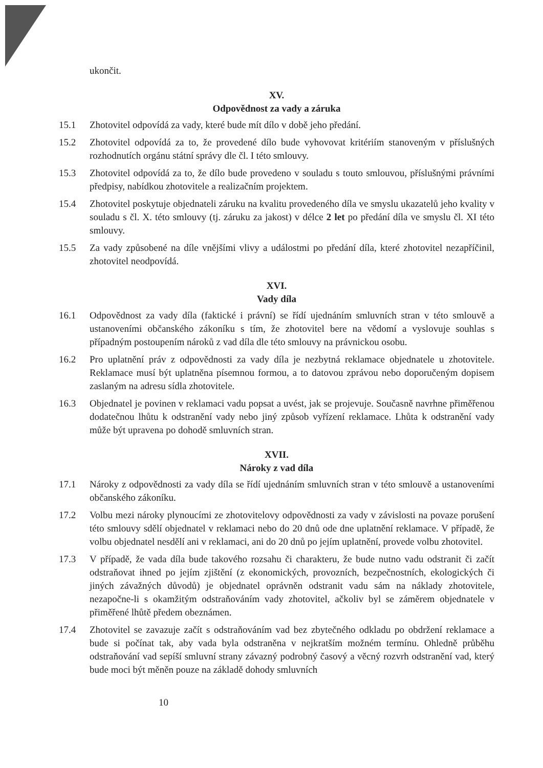ukončit.
XV.
Odpovědnost za vady a záruka
15.1 Zhotovitel odpovídá za vady, které bude mít dílo v době jeho předání.
15.2 Zhotovitel odpovídá za to, že provedené dílo bude vyhovovat kritériím stanoveným v příslušných rozhodnutích orgánu státní správy dle čl. I této smlouvy.
15.3 Zhotovitel odpovídá za to, že dílo bude provedeno v souladu s touto smlouvou, příslušnými právními předpisy, nabídkou zhotovitele a realizačním projektem.
15.4 Zhotovitel poskytuje objednateli záruku na kvalitu provedeného díla ve smyslu ukazatelů jeho kvality v souladu s čl. X. této smlouvy (tj. záruku za jakost) v délce 2 let po předání díla ve smyslu čl. XI této smlouvy.
15.5 Za vady způsobené na díle vnějšími vlivy a událostmi po předání díla, které zhotovitel nezapříčinil, zhotovitel neodpovídá.
XVI.
Vady díla
16.1 Odpovědnost za vady díla (faktické i právní) se řídí ujednáním smluvních stran v této smlouvě a ustanoveními občanského zákoníku s tím, že zhotovitel bere na vědomí a vyslovuje souhlas s případným postoupením nároků z vad díla dle této smlouvy na právnickou osobu.
16.2 Pro uplatnění práv z odpovědnosti za vady díla je nezbytná reklamace objednatele u zhotovitele. Reklamace musí být uplatněna písemnou formou, a to datovou zprávou nebo doporučeným dopisem zaslaným na adresu sídla zhotovitele.
16.3 Objednatel je povinen v reklamaci vadu popsat a uvést, jak se projevuje. Současně navrhne přiměřenou dodatečnou lhůtu k odstranění vady nebo jiný způsob vyřízení reklamace. Lhůta k odstranění vady může být upravena po dohodě smluvních stran.
XVII.
Nároky z vad díla
17.1 Nároky z odpovědnosti za vady díla se řídí ujednáním smluvních stran v této smlouvě a ustanoveními občanského zákoníku.
17.2 Volbu mezi nároky plynoucími ze zhotovitelovy odpovědnosti za vady v závislosti na povaze porušení této smlouvy sdělí objednatel v reklamaci nebo do 20 dnů ode dne uplatnění reklamace. V případě, že volbu objednatel nesdělí ani v reklamaci, ani do 20 dnů po jejím uplatnění, provede volbu zhotovitel.
17.3 V případě, že vada díla bude takového rozsahu či charakteru, že bude nutno vadu odstranit či začít odstraňovat ihned po jejím zjištění (z ekonomických, provozních, bezpečnostních, ekologických či jiných závažných důvodů) je objednatel oprávněn odstranit vadu sám na náklady zhotovitele, nezapočne-li s okamžitým odstraňováním vady zhotovitel, ačkoliv byl se záměrem objednatele v přiměřené lhůtě předem obeznámen.
17.4 Zhotovitel se zavazuje začít s odstraňováním vad bez zbytečného odkladu po obdržení reklamace a bude si počínat tak, aby vada byla odstraněna v nejkratším možném termínu. Ohledně průběhu odstraňování vad sepíší smluvní strany závazný podrobný časový a věcný rozvrh odstranění vad, který bude moci být měněn pouze na základě dohody smluvních
10